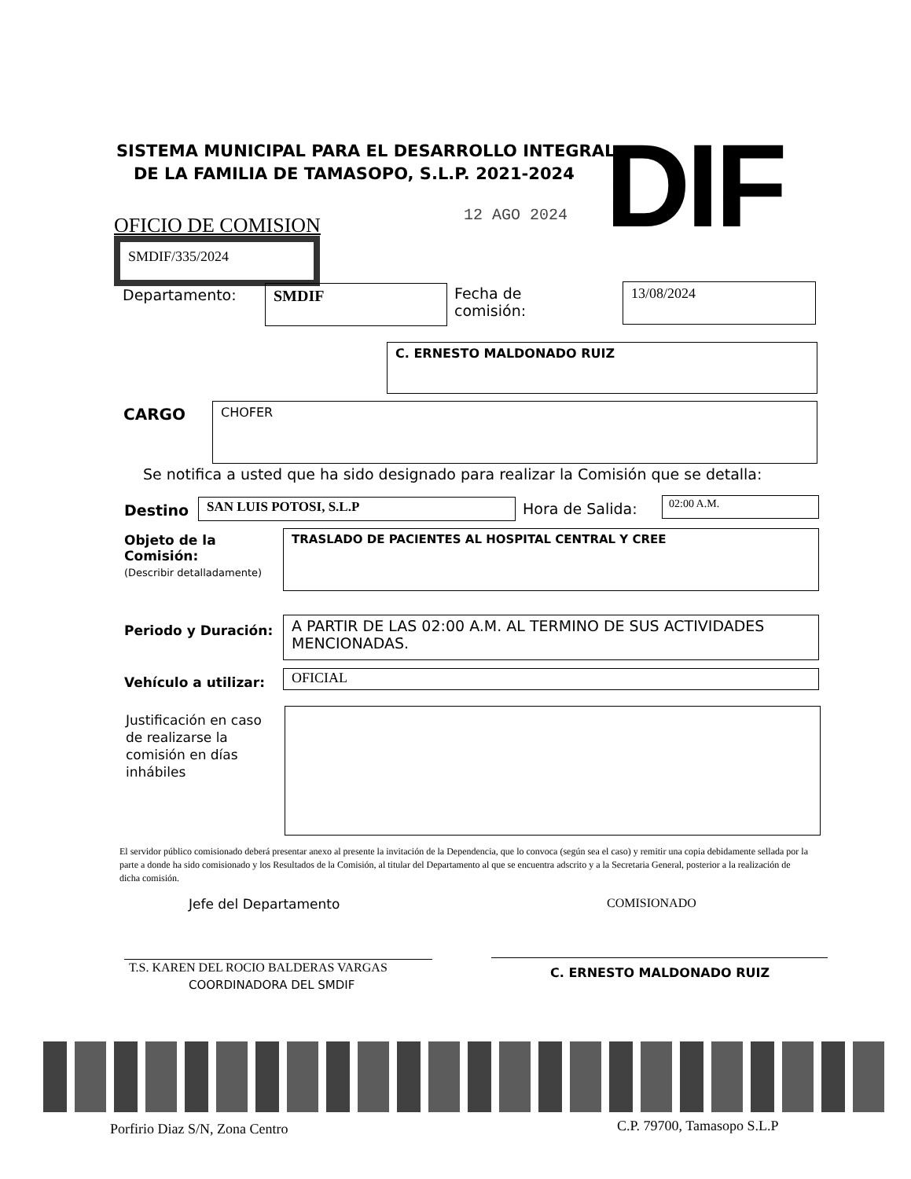SISTEMA MUNICIPAL PARA EL DESARROLLO INTEGRAL
DE LA FAMILIA DE TAMASOPO, S.L.P. 2021-2024
DIF
12 AGO 2024
OFICIO DE COMISION
SMDIF/335/2024
Departamento: SMDIF
Fecha de
comisión:
13/08/2024
C. ERNESTO MALDONADO RUIZ
CARGO CHOFER
Se notifica a usted que ha sido designado para realizar la Comisión que se detalla:
Destino SAN LUIS POTOSI, S.L.P Hora de Salida: 02:00 A.M.
Objeto de la Comisión:
(Describir detalladamente)
TRASLADO DE PACIENTES AL HOSPITAL CENTRAL Y CREE
Periodo y Duración:
A PARTIR DE LAS 02:00 A.M. AL TERMINO DE SUS ACTIVIDADES MENCIONADAS.
Vehículo a utilizar: OFICIAL
Justificación en caso de realizarse la comisión en días inhábiles
El servidor público comisionado deberá presentar anexo al presente la invitación de la Dependencia, que lo convoca (según sea el caso) y remitir una copia debidamente sellada por la parte a donde ha sido comisionado y los Resultados de la Comisión, al titular del Departamento al que se encuentra adscrito y a la Secretaria General, posterior a la realización de dicha comisión.
Jefe del Departamento COMISIONADO
T.S. KAREN DEL ROCIO BALDERAS VARGAS
COORDINADORA DEL SMDIF
C. ERNESTO MALDONADO RUIZ
Porfirio Diaz S/N, Zona Centro C.P. 79700, Tamasopo S.L.P